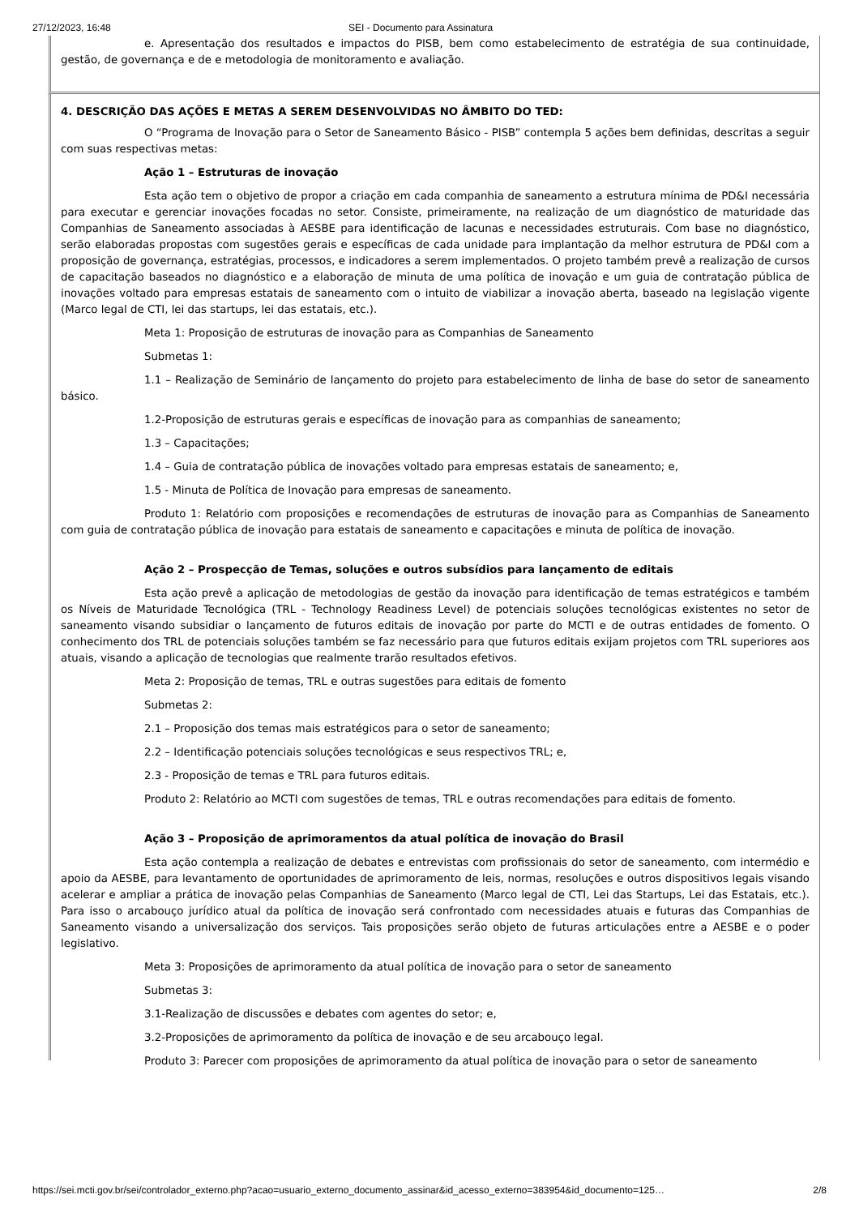27/12/2023, 16:48 SEI - Documento para Assinatura
e. Apresentação dos resultados e impactos do PISB, bem como estabelecimento de estratégia de sua continuidade, gestão, de governança e de e metodologia de monitoramento e avaliação.
4. DESCRIÇÃO DAS AÇÕES E METAS A SEREM DESENVOLVIDAS NO ÂMBITO DO TED:
O “Programa de Inovação para o Setor de Saneamento Básico - PISB” contempla 5 ações bem definidas, descritas a seguir com suas respectivas metas:
Ação 1 – Estruturas de inovação
Esta ação tem o objetivo de propor a criação em cada companhia de saneamento a estrutura mínima de PD&I necessária para executar e gerenciar inovações focadas no setor. Consiste, primeiramente, na realização de um diagnóstico de maturidade das Companhias de Saneamento associadas à AESBE para identificação de lacunas e necessidades estruturais. Com base no diagnóstico, serão elaboradas propostas com sugestões gerais e específicas de cada unidade para implantação da melhor estrutura de PD&I com a proposição de governança, estratégias, processos, e indicadores a serem implementados. O projeto também prevê a realização de cursos de capacitação baseados no diagnóstico e a elaboração de minuta de uma política de inovação e um guia de contratação pública de inovações voltado para empresas estatais de saneamento com o intuito de viabilizar a inovação aberta, baseado na legislação vigente (Marco legal de CTI, lei das startups, lei das estatais, etc.).
Meta 1: Proposição de estruturas de inovação para as Companhias de Saneamento
Submetas 1:
1.1 – Realização de Seminário de lançamento do projeto para estabelecimento de linha de base do setor de saneamento básico.
1.2-Proposição de estruturas gerais e específicas de inovação para as companhias de saneamento;
1.3 – Capacitações;
1.4 – Guia de contratação pública de inovações voltado para empresas estatais de saneamento; e,
1.5 - Minuta de Política de Inovação para empresas de saneamento.
Produto 1: Relatório com proposições e recomendações de estruturas de inovação para as Companhias de Saneamento com guia de contratação pública de inovação para estatais de saneamento e capacitações e minuta de política de inovação.
Ação 2 – Prospecção de Temas, soluções e outros subsídios para lançamento de editais
Esta ação prevê a aplicação de metodologias de gestão da inovação para identificação de temas estratégicos e também os Níveis de Maturidade Tecnológica (TRL - Technology Readiness Level) de potenciais soluções tecnológicas existentes no setor de saneamento visando subsidiar o lançamento de futuros editais de inovação por parte do MCTI e de outras entidades de fomento. O conhecimento dos TRL de potenciais soluções também se faz necessário para que futuros editais exijam projetos com TRL superiores aos atuais, visando a aplicação de tecnologias que realmente trarão resultados efetivos.
Meta 2: Proposição de temas, TRL e outras sugestões para editais de fomento
Submetas 2:
2.1 – Proposição dos temas mais estratégicos para o setor de saneamento;
2.2 – Identificação potenciais soluções tecnológicas e seus respectivos TRL; e,
2.3 - Proposição de temas e TRL para futuros editais.
Produto 2: Relatório ao MCTI com sugestões de temas, TRL e outras recomendações para editais de fomento.
Ação 3 – Proposição de aprimoramentos da atual política de inovação do Brasil
Esta ação contempla a realização de debates e entrevistas com profissionais do setor de saneamento, com intermédio e apoio da AESBE, para levantamento de oportunidades de aprimoramento de leis, normas, resoluções e outros dispositivos legais visando acelerar e ampliar a prática de inovação pelas Companhias de Saneamento (Marco legal de CTI, Lei das Startups, Lei das Estatais, etc.). Para isso o arcabouço jurídico atual da política de inovação será confrontado com necessidades atuais e futuras das Companhias de Saneamento visando a universalização dos serviços. Tais proposições serão objeto de futuras articulações entre a AESBE e o poder legislativo.
Meta 3: Proposições de aprimoramento da atual política de inovação para o setor de saneamento
Submetas 3:
3.1-Realização de discussões e debates com agentes do setor; e,
3.2-Proposições de aprimoramento da política de inovação e de seu arcabouço legal.
Produto 3: Parecer com proposições de aprimoramento da atual política de inovação para o setor de saneamento
https://sei.mcti.gov.br/sei/controlador_externo.php?acao=usuario_externo_documento_assinar&id_acesso_externo=383954&id_documento=125…
2/8